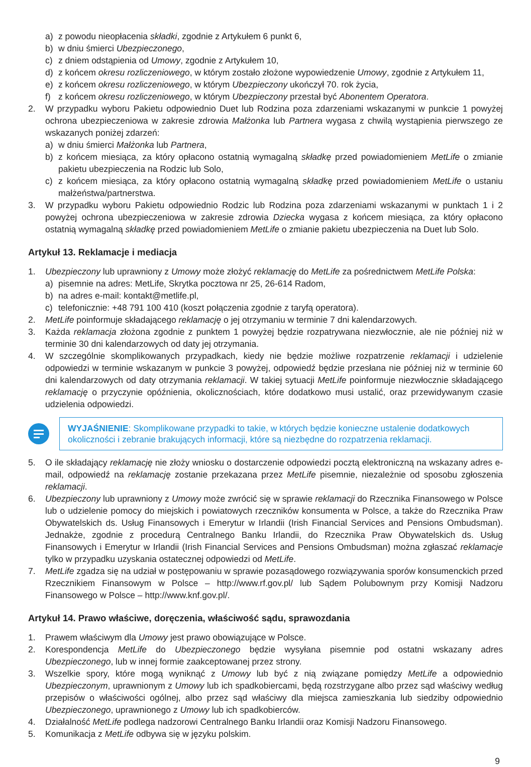a) z powodu nieopłacenia składki, zgodnie z Artykułem 6 punkt 6,
b) w dniu śmierci Ubezpieczonego,
c) z dniem odstąpienia od Umowy, zgodnie z Artykułem 10,
d) z końcem okresu rozliczeniowego, w którym zostało złożone wypowiedzenie Umowy, zgodnie z Artykułem 11,
e) z końcem okresu rozliczeniowego, w którym Ubezpieczony ukończył 70. rok życia,
f) z końcem okresu rozliczeniowego, w którym Ubezpieczony przestał być Abonentem Operatora.
2. W przypadku wyboru Pakietu odpowiednio Duet lub Rodzina poza zdarzeniami wskazanymi w punkcie 1 powyżej ochrona ubezpieczeniowa w zakresie zdrowia Małżonka lub Partnera wygasa z chwilą wystąpienia pierwszego ze wskazanych poniżej zdarzeń:
a) w dniu śmierci Małżonka lub Partnera,
b) z końcem miesiąca, za który opłacono ostatnią wymagalną składkę przed powiadomieniem MetLife o zmianie pakietu ubezpieczenia na Rodzic lub Solo,
c) z końcem miesiąca, za który opłacono ostatnią wymagalną składkę przed powiadomieniem MetLife o ustaniu małżeństwa/partnerstwa.
3. W przypadku wyboru Pakietu odpowiednio Rodzic lub Rodzina poza zdarzeniami wskazanymi w punktach 1 i 2 powyżej ochrona ubezpieczeniowa w zakresie zdrowia Dziecka wygasa z końcem miesiąca, za który opłacono ostatnią wymagalną składkę przed powiadomieniem MetLife o zmianie pakietu ubezpieczenia na Duet lub Solo.
Artykuł 13. Reklamacje i mediacja
1. Ubezpieczony lub uprawniony z Umowy może złożyć reklamację do MetLife za pośrednictwem MetLife Polska:
a) pisemnie na adres: MetLife, Skrytka pocztowa nr 25, 26-614 Radom,
b) na adres e-mail: kontakt@metlife.pl,
c) telefonicznie: +48 791 100 410 (koszt połączenia zgodnie z taryfą operatora).
2. MetLife poinformuje składającego reklamację o jej otrzymaniu w terminie 7 dni kalendarzowych.
3. Każda reklamacja złożona zgodnie z punktem 1 powyżej będzie rozpatrywana niezwłocznie, ale nie później niż w terminie 30 dni kalendarzowych od daty jej otrzymania.
4. W szczególnie skomplikowanych przypadkach, kiedy nie będzie możliwe rozpatrzenie reklamacji i udzielenie odpowiedzi w terminie wskazanym w punkcie 3 powyżej, odpowiedź będzie przesłana nie później niż w terminie 60 dni kalendarzowych od daty otrzymania reklamacji. W takiej sytuacji MetLife poinformuje niezwłocznie składającego reklamację o przyczynie opóźnienia, okolicznościach, które dodatkowo musi ustalić, oraz przewidywanym czasie udzielenia odpowiedzi.
WYJAŚNIENIE: Skomplikowane przypadki to takie, w których będzie konieczne ustalenie dodatkowych okoliczności i zebranie brakujących informacji, które są niezbędne do rozpatrzenia reklamacji.
5. O ile składający reklamację nie złoży wniosku o dostarczenie odpowiedzi pocztą elektroniczną na wskazany adres e-mail, odpowiedź na reklamację zostanie przekazana przez MetLife pisemnie, niezależnie od sposobu zgłoszenia reklamacji.
6. Ubezpieczony lub uprawniony z Umowy może zwrócić się w sprawie reklamacji do Rzecznika Finansowego w Polsce lub o udzielenie pomocy do miejskich i powiatowych rzeczników konsumenta w Polsce, a także do Rzecznika Praw Obywatelskich ds. Usług Finansowych i Emerytur w Irlandii (Irish Financial Services and Pensions Ombudsman). Jednakże, zgodnie z procedurą Centralnego Banku Irlandii, do Rzecznika Praw Obywatelskich ds. Usług Finansowych i Emerytur w Irlandii (Irish Financial Services and Pensions Ombudsman) można zgłaszać reklamacje tylko w przypadku uzyskania ostatecznej odpowiedzi od MetLife.
7. MetLife zgadza się na udział w postępowaniu w sprawie pozasądowego rozwiązywania sporów konsumenckich przed Rzecznikiem Finansowym w Polsce – http://www.rf.gov.pl/ lub Sądem Polubownym przy Komisji Nadzoru Finansowego w Polsce – http://www.knf.gov.pl/.
Artykuł 14. Prawo właściwe, doręczenia, właściwość sądu, sprawozdania
1. Prawem właściwym dla Umowy jest prawo obowiązujące w Polsce.
2. Korespondencja MetLife do Ubezpieczonego będzie wysyłana pisemnie pod ostatni wskazany adres Ubezpieczonego, lub w innej formie zaakceptowanej przez strony.
3. Wszelkie spory, które mogą wyniknąć z Umowy lub być z nią związane pomiędzy MetLife a odpowiednio Ubezpieczonym, uprawnionym z Umowy lub ich spadkobiercami, będą rozstrzygane albo przez sąd właściwy według przepisów o właściwości ogólnej, albo przez sąd właściwy dla miejsca zamieszkania lub siedziby odpowiednio Ubezpieczonego, uprawnionego z Umowy lub ich spadkobierców.
4. Działalność MetLife podlega nadzorowi Centralnego Banku Irlandii oraz Komisji Nadzoru Finansowego.
5. Komunikacja z MetLife odbywa się w języku polskim.
9